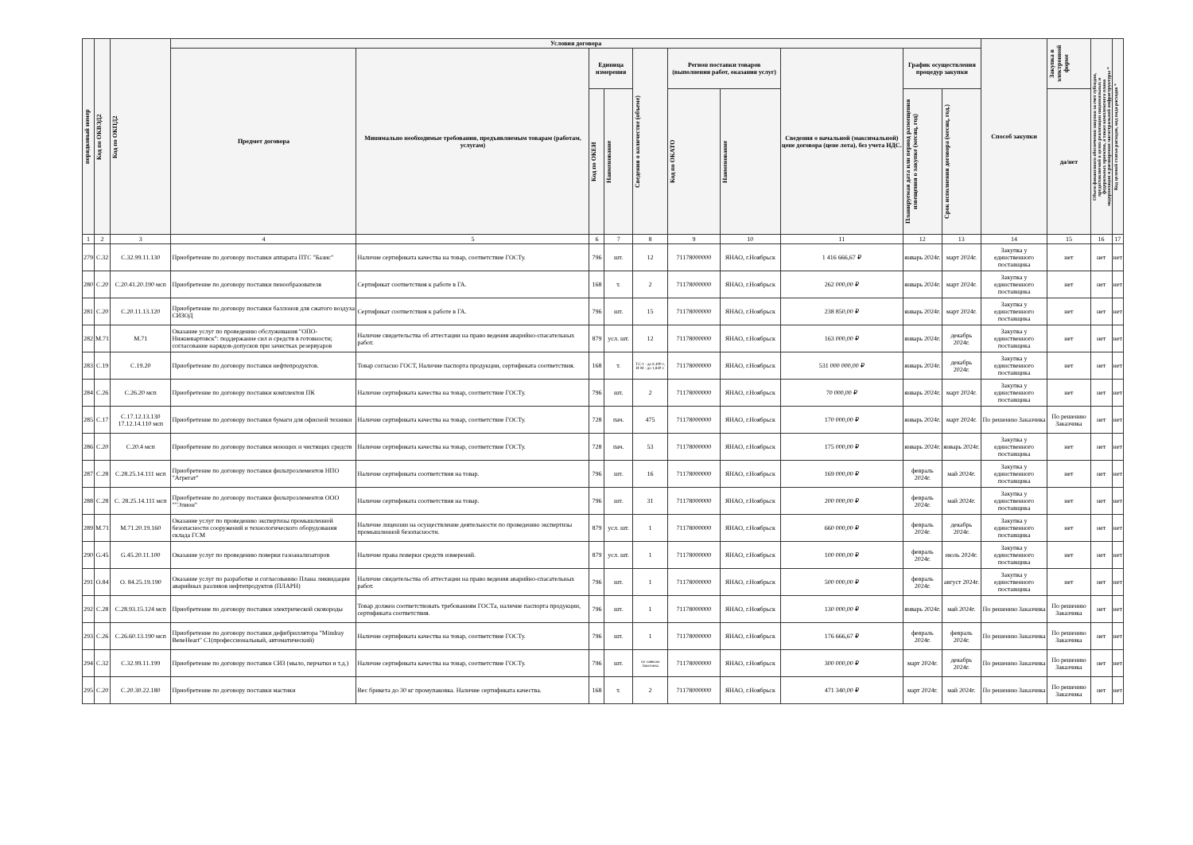| порядковый номер | Код по ОКВЭД2 | Код по ОКПД2 | Условия договора | | | | | | | | | | Способ закупки | Закупка в электронной форме | Объем финансового обеспечения закупки за счет субсидии, предоставляемой в целях реализации национальных и федеральных проектов, а также комплексного плана модернизации и расширения магистральной инфраструктуры * | Код целевой статьи расходов, код вида расходов * |
| --- | --- | --- | --- | --- | --- | --- | --- | --- | --- | --- | --- | --- | --- | --- | --- | --- |
| | | | Предмет договора | Минимально необходимые требования, предъявляемым товарам (работам, услугам) | Единица измерения | | Сведения о количестве (объеме) | Регион поставки товаров (выполнения работ, оказания услуг) | | Сведения о начальной (максимальной) цене договора (цене лота), без учета НДС. | График осуществления процедур закупки | | | | | |
| | | | | | Код по ОКЕИ | Наименование | | Код по ОКАТО | Наименование | | Планируемая дата или период размещения извещения о закупке (месяц, год) | Срок исполнения договора (месяц, год.) | | да/нет | | |
| 1 | 2 | 3 | 4 | 5 | 6 | 7 | 8 | 9 | 10 | 11 | 12 | 13 | 14 | 15 | 16 | 17 |
| 279 | C.32 | C.32.99.11.130 | Приобретение по договору поставки аппарата ПТС "Базис" | Наличие сертификата качества на товар, соответствие ГОСТу. | 796 | шт. | 12 | 71178000000 | ЯНАО, г.Ноябрьск | 1 416 666,67 ₽ | январь 2024г. | март 2024г. | Закупка у единственного поставщика | нет | нет | нет |
| 280 | C.20 | C.20.41.20.190 мсп | Приобретение по договору поставки пенообразователя | Сертификат соответствия к работе в ГА. | 168 | т. | 2 | 71178000000 | ЯНАО, г.Ноябрьск | 262 000,00 ₽ | январь 2024г. | март 2024г. | Закупка у единственного поставщика | нет | нет | нет |
| 281 | C.20 | C.20.11.13.120 | Приобретение по договору поставки баллонов для сжатого воздуха СИЗОД | Сертификат соответствия к работе в ГА. | 796 | шт. | 15 | 71178000000 | ЯНАО, г.Ноябрьск | 238 850,00 ₽ | январь 2024г. | март 2024г. | Закупка у единственного поставщика | нет | нет | нет |
| 282 | M.71 | M.71 | Оказание услуг по проведению обслуживания "ОПО-Нижневартовск": поддержание сил и средств в готовности; согласование нарядов-допусков при зачистках резервуаров | Наличие свидетельства об аттестации на право ведения аварийно-спасательных работ. | 879 | усл. шт. | 12 | 71178000000 | ЯНАО, г.Ноябрьск | 163 000,00 ₽ | январь 2024г. | декабрь 2024г. | Закупка у единственного поставщика | нет | нет | нет |
| 283 | C.19 | C.19.20 | Приобретение по договору поставки нефтепродуктов. | Товар согласно ГОСТ, Наличие паспорта продукции, сертификата соответствия. | 168 | т. | ТС-1 - до 6 400 т, И-М - до 1,840 т. | 71178000000 | ЯНАО, г.Ноябрьск | 531 000 000,00 ₽ | январь 2024г. | декабрь 2024г. | Закупка у единственного поставщика | нет | нет | нет |
| 284 | C.26 | C.26.20 мсп | Приобретение по договору поставки комплектов ПК | Наличие сертификата качества на товар, соответствие ГОСТу. | 796 | шт. | 2 | 71178000000 | ЯНАО, г.Ноябрьск | 70 000,00 ₽ | январь 2024г. | март 2024г. | Закупка у единственного поставщика | нет | нет | нет |
| 285 | C.17 | C.17.12.13.130 17.12.14.110 мсп | Приобретение по договору поставки бумаги для офисной техники | Наличие сертификата качества на товар, соответствие ГОСТу. | 728 | пач. | 475 | 71178000000 | ЯНАО, г.Ноябрьск | 170 000,00 ₽ | январь 2024г. | март 2024г. | По решению Заказчика | По решению Заказчика | нет | нет |
| 286 | C.20 | C.20.4 мсп | Приобретение по договору поставки моющих и чистящих средств | Наличие сертификата качества на товар, соответствие ГОСТу. | 728 | пач. | 53 | 71178000000 | ЯНАО, г.Ноябрьск | 175 000,00 ₽ | январь 2024г. | январь 2024г. | Закупка у единственного поставщика | нет | нет | нет |
| 287 | C.28 | C.28.25.14.111 мсп | Приобретение по договору поставки фильтроэлементов НПО "Агрегат" | Наличие сертификата соответствия на товар. | 796 | шт. | 16 | 71178000000 | ЯНАО, г.Ноябрьск | 169 000,00 ₽ | февраль 2024г. | май 2024г. | Закупка у единственного поставщика | нет | нет | нет |
| 288 | C.28 | C. 28.25.14.111 мсп | Приобретение по договору поставки фильтроэлементов ООО ""Элион" | Наличие сертификата соответствия на товар. | 796 | шт. | 31 | 71178000000 | ЯНАО, г.Ноябрьск | 200 000,00 ₽ | февраль 2024г. | май 2024г. | Закупка у единственного поставщика | нет | нет | нет |
| 289 | M.71 | M.71.20.19.160 | Оказание услуг по проведению экспертизы промышленной безопасности сооружений и технологического оборудования склада ГСМ | Наличие лицензии на осуществление деятельности по проведению экспертизы промышленной безопасности. | 879 | усл. шт. | 1 | 71178000000 | ЯНАО, г.Ноябрьск | 660 000,00 ₽ | февраль 2024г. | декабрь 2024г. | Закупка у единственного поставщика | нет | нет | нет |
| 290 | G.45 | G.45.20.11.100 | Оказание услуг по проведению поверки газоанализаторов | Наличие права поверки средств измерений. | 879 | усл. шт. | 1 | 71178000000 | ЯНАО, г.Ноябрьск | 100 000,00 ₽ | февраль 2024г. | июль 2024г. | Закупка у единственного поставщика | нет | нет | нет |
| 291 | O.84 | O. 84.25.19.190 | Оказание услуг по разработке и согласованию Плана ликвидации аварийных разливов нефтепродуктов (ПЛАРН) | Наличие свидетельства об аттестации на право ведения аварийно-спасательных работ. | 796 | шт. | 1 | 71178000000 | ЯНАО, г.Ноябрьск | 500 000,00 ₽ | февраль 2024г. | август 2024г. | Закупка у единственного поставщика | нет | нет | нет |
| 292 | C.28 | C.28.93.15.124 мсп | Приобретение по договору поставки электрической сковороды | Товар должен соответствовать требованиям ГОСТа, наличие паспорта продукции, сертификата соответствия. | 796 | шт. | 1 | 71178000000 | ЯНАО, г.Ноябрьск | 130 000,00 ₽ | январь 2024г. | май 2024г. | По решению Заказчика | По решению Заказчика | нет | нет |
| 293 | C.26 | C.26.60.13.190 мсп | Приобретение по договору поставки дефибриллятора "Mindray BeneHeart" C1(профессиональный, автоматический) | Наличие сертификата качества на товар, соответствие ГОСТу. | 796 | шт. | 1 | 71178000000 | ЯНАО, г.Ноябрьск | 176 666,67 ₽ | февраль 2024г. | февраль 2024г. | По решению Заказчика | По решению Заказчика | нет | нет |
| 294 | C.32 | C.32.99.11.199 | Приобретение по договору поставки СИЗ (мыло, перчатки и т.д.) | Наличие сертификата качества на товар, соответствие ГОСТу. | 796 | шт. | по заявкам Заказчика | 71178000000 | ЯНАО, г.Ноябрьск | 300 000,00 ₽ | март 2024г. | декабрь 2024г. | По решению Заказчика | По решению Заказчика | нет | нет |
| 295 | C.20 | C.20.30.22.180 | Приобретение по договору поставки мастики | Вес брикета до 30 кг промупаковка. Наличие сертификата качества. | 168 | т. | 2 | 71178000000 | ЯНАО, г.Ноябрьск | 471 340,00 ₽ | март 2024г. | май 2024г. | По решению Заказчика | По решению Заказчика | нет | нет |